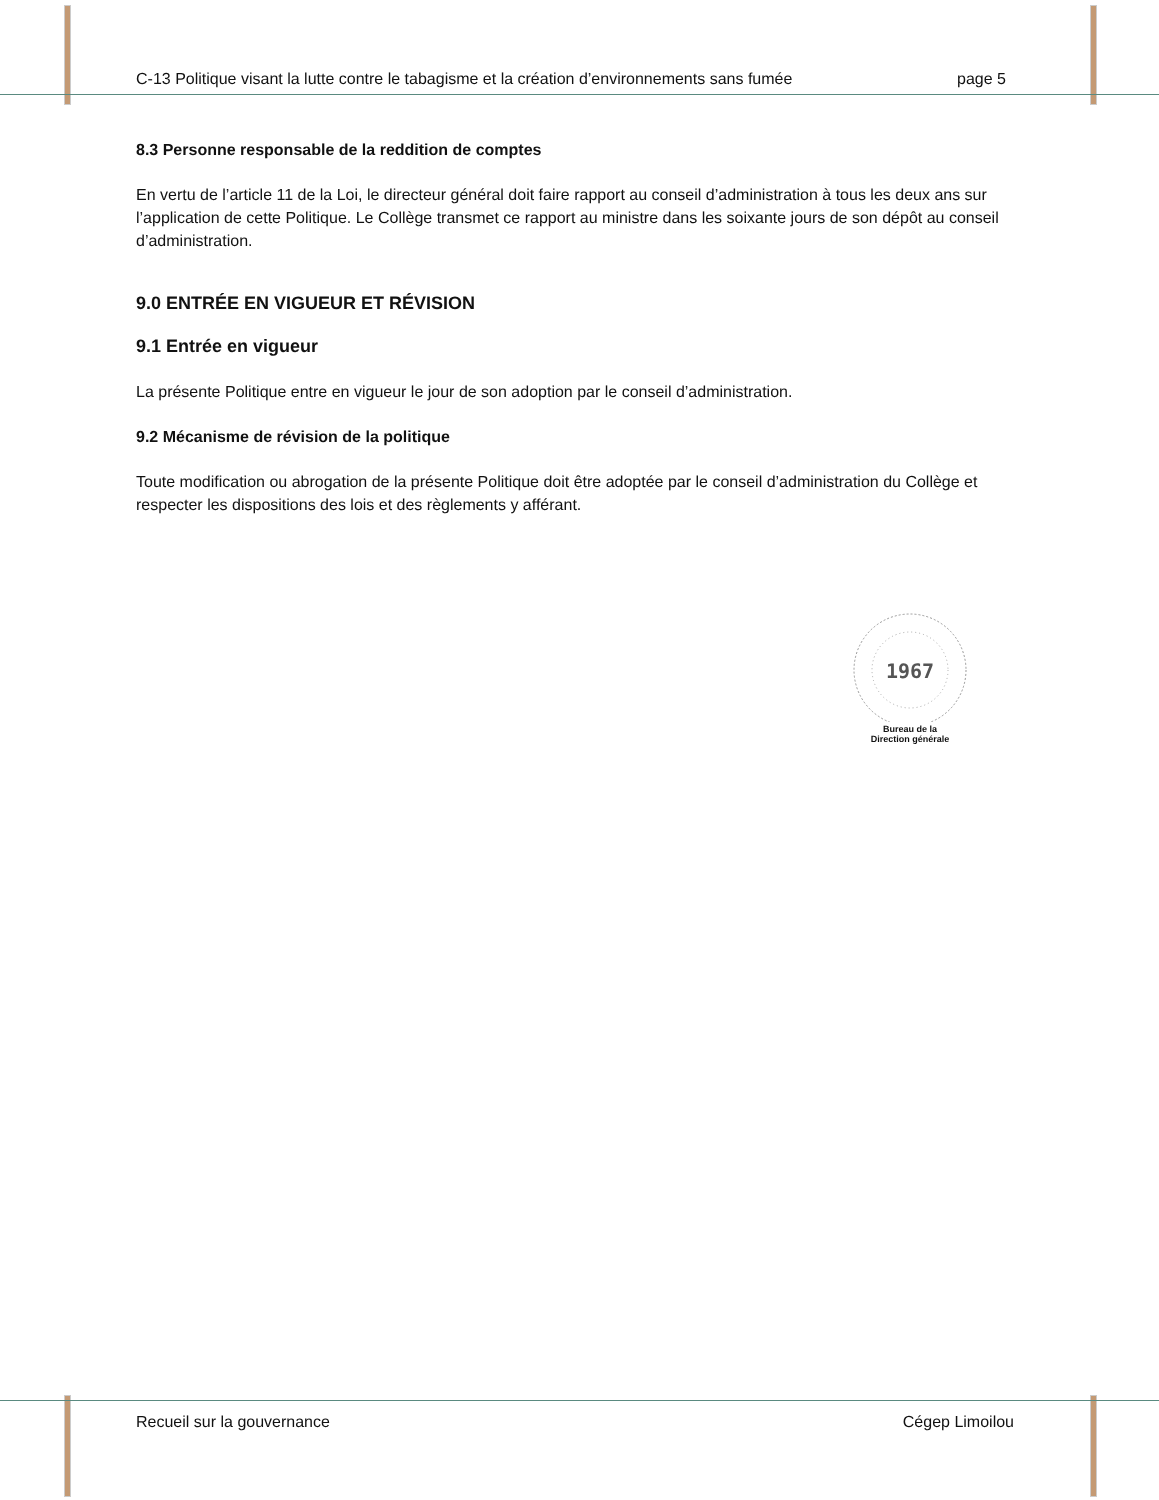C-13 Politique visant la lutte contre le tabagisme et la création d’environnements sans fumée page 5
8.3 Personne responsable de la reddition de comptes
En vertu de l’article 11 de la Loi, le directeur général doit faire rapport au conseil d’administration à tous les deux ans sur l’application de cette Politique. Le Collège transmet ce rapport au ministre dans les soixante jours de son dépôt au conseil d’administration.
9.0 ENTRÉE EN VIGUEUR ET RÉVISION
9.1 Entrée en vigueur
La présente Politique entre en vigueur le jour de son adoption par le conseil d’administration.
9.2 Mécanisme de révision de la politique
Toute modification ou abrogation de la présente Politique doit être adoptée par le conseil d’administration du Collège et respecter les dispositions des lois et des règlements y afférant.
1967
Bureau de la
Direction générale
Recueil sur la gouvernance Cégep Limoilou